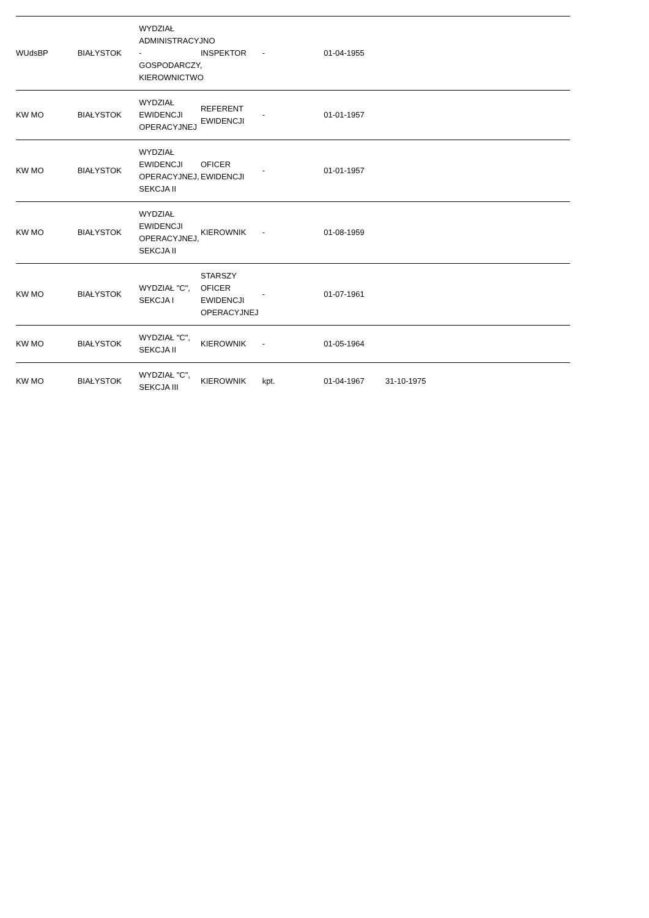| WUdsBP | BIAŁYSTOK | WYDZIAŁ ADMINISTRACYJNO - GOSPODARCZY, KIEROWNICTWO | INSPEKTOR | - | 01-04-1955 | | | |
| KW MO | BIAŁYSTOK | WYDZIAŁ EWIDENCJI OPERACYJNEJ | REFERENT EWIDENCJI | - | 01-01-1957 | | | |
| KW MO | BIAŁYSTOK | WYDZIAŁ EWIDENCJI OPERACYJNEJ, SEKCJA II | OFICER EWIDENCJI | - | 01-01-1957 | | | |
| KW MO | BIAŁYSTOK | WYDZIAŁ EWIDENCJI OPERACYJNEJ, SEKCJA II | KIEROWNIK | - | 01-08-1959 | | | |
| KW MO | BIAŁYSTOK | WYDZIAŁ "C", SEKCJA I | STARSZY OFICER EWIDENCJI OPERACYJNEJ | - | 01-07-1961 | | | |
| KW MO | BIAŁYSTOK | WYDZIAŁ "C", SEKCJA II | KIEROWNIK | - | 01-05-1964 | | | |
| KW MO | BIAŁYSTOK | WYDZIAŁ "C", SEKCJA III | KIEROWNIK | kpt. | 01-04-1967 | 31-10-1975 | | |